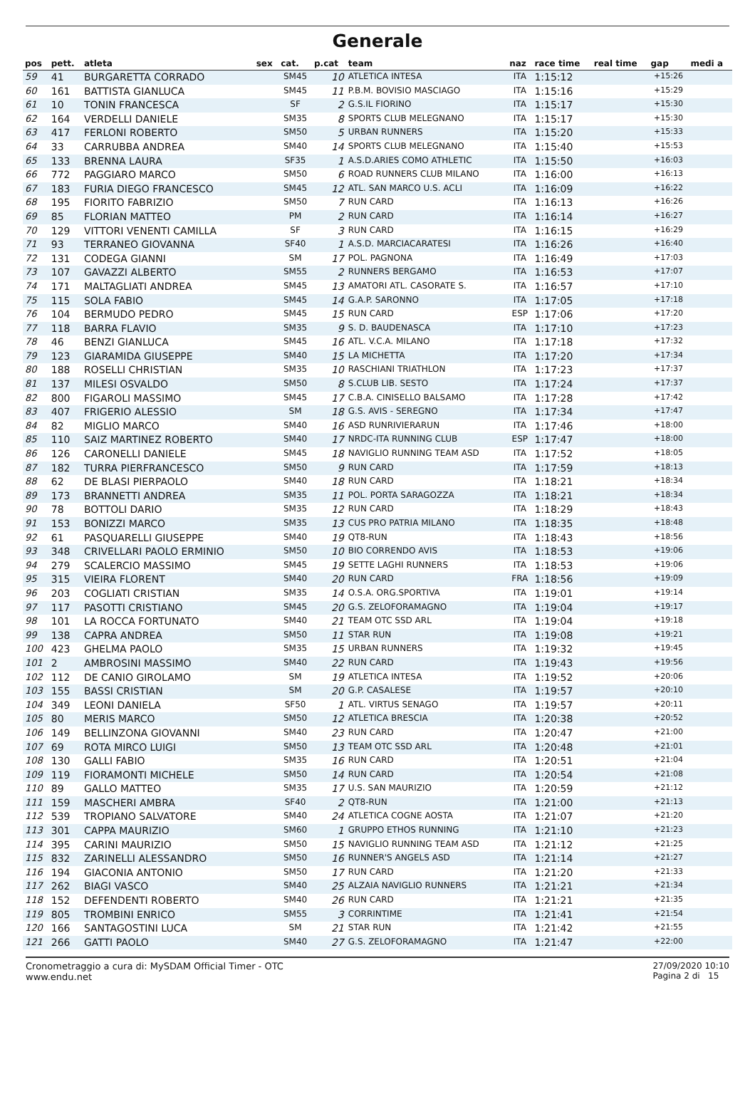Generale
| pos | pett. | atleta | sex | cat. | p.cat | team | naz | race time | real time | gap | medi a |
| --- | --- | --- | --- | --- | --- | --- | --- | --- | --- | --- | --- |
| 59 | 41 | BURGARETTA CORRADO | | SM45 | 10 | ATLETICA INTESA | ITA | 1:15:12 | | +15:26 | |
| 60 | 161 | BATTISTA GIANLUCA | | SM45 | 11 | P.B.M. BOVISIO MASCIAGO | ITA | 1:15:16 | | +15:29 | |
| 61 | 10 | TONIN FRANCESCA | | SF | 2 | G.S.IL FIORINO | ITA | 1:15:17 | | +15:30 | |
| 62 | 164 | VERDELLI DANIELE | | SM35 | 8 | SPORTS CLUB MELEGNANO | ITA | 1:15:17 | | +15:30 | |
| 63 | 417 | FERLONI ROBERTO | | SM50 | 5 | URBAN RUNNERS | ITA | 1:15:20 | | +15:33 | |
| 64 | 33 | CARRUBBA ANDREA | | SM40 | 14 | SPORTS CLUB MELEGNANO | ITA | 1:15:40 | | +15:53 | |
| 65 | 133 | BRENNA LAURA | | SF35 | 1 | A.S.D.ARIES COMO ATHLETIC | ITA | 1:15:50 | | +16:03 | |
| 66 | 772 | PAGGIARO MARCO | | SM50 | 6 | ROAD RUNNERS CLUB MILANO | ITA | 1:16:00 | | +16:13 | |
| 67 | 183 | FURIA DIEGO FRANCESCO | | SM45 | 12 | ATL. SAN MARCO U.S. ACLI | ITA | 1:16:09 | | +16:22 | |
| 68 | 195 | FIORITO FABRIZIO | | SM50 | 7 | RUN CARD | ITA | 1:16:13 | | +16:26 | |
| 69 | 85 | FLORIAN MATTEO | | PM | 2 | RUN CARD | ITA | 1:16:14 | | +16:27 | |
| 70 | 129 | VITTORI VENENTI CAMILLA | | SF | 3 | RUN CARD | ITA | 1:16:15 | | +16:29 | |
| 71 | 93 | TERRANEO GIOVANNA | | SF40 | 1 | A.S.D. MARCIACARATESI | ITA | 1:16:26 | | +16:40 | |
| 72 | 131 | CODEGA GIANNI | | SM | 17 | POL. PAGNONA | ITA | 1:16:49 | | +17:03 | |
| 73 | 107 | GAVAZZI ALBERTO | | SM55 | 2 | RUNNERS BERGAMO | ITA | 1:16:53 | | +17:07 | |
| 74 | 171 | MALTAGLIATI ANDREA | | SM45 | 13 | AMATORI ATL. CASORATE S. | ITA | 1:16:57 | | +17:10 | |
| 75 | 115 | SOLA FABIO | | SM45 | 14 | G.A.P. SARONNO | ITA | 1:17:05 | | +17:18 | |
| 76 | 104 | BERMUDO PEDRO | | SM45 | 15 | RUN CARD | ESP | 1:17:06 | | +17:20 | |
| 77 | 118 | BARRA FLAVIO | | SM35 | 9 | S. D. BAUDENASCA | ITA | 1:17:10 | | +17:23 | |
| 78 | 46 | BENZI GIANLUCA | | SM45 | 16 | ATL. V.C.A. MILANO | ITA | 1:17:18 | | +17:32 | |
| 79 | 123 | GIARAMIDA GIUSEPPE | | SM40 | 15 | LA MICHETTA | ITA | 1:17:20 | | +17:34 | |
| 80 | 188 | ROSELLI CHRISTIAN | | SM35 | 10 | RASCHIANI TRIATHLON | ITA | 1:17:23 | | +17:37 | |
| 81 | 137 | MILESI OSVALDO | | SM50 | 8 | S.CLUB LIB. SESTO | ITA | 1:17:24 | | +17:37 | |
| 82 | 800 | FIGAROLI MASSIMO | | SM45 | 17 | C.B.A. CINISELLO BALSAMO | ITA | 1:17:28 | | +17:42 | |
| 83 | 407 | FRIGERIO ALESSIO | | SM | 18 | G.S. AVIS - SEREGNO | ITA | 1:17:34 | | +17:47 | |
| 84 | 82 | MIGLIO MARCO | | SM40 | 16 | ASD RUNRIVIERARUN | ITA | 1:17:46 | | +18:00 | |
| 85 | 110 | SAIZ MARTINEZ ROBERTO | | SM40 | 17 | NRDC-ITA RUNNING CLUB | ESP | 1:17:47 | | +18:00 | |
| 86 | 126 | CARONELLI DANIELE | | SM45 | 18 | NAVIGLIO RUNNING TEAM ASD | ITA | 1:17:52 | | +18:05 | |
| 87 | 182 | TURRA PIERFRANCESCO | | SM50 | 9 | RUN CARD | ITA | 1:17:59 | | +18:13 | |
| 88 | 62 | DE BLASI PIERPAOLO | | SM40 | 18 | RUN CARD | ITA | 1:18:21 | | +18:34 | |
| 89 | 173 | BRANNETTI ANDREA | | SM35 | 11 | POL. PORTA SARAGOZZA | ITA | 1:18:21 | | +18:34 | |
| 90 | 78 | BOTTOLI DARIO | | SM35 | 12 | RUN CARD | ITA | 1:18:29 | | +18:43 | |
| 91 | 153 | BONIZZI MARCO | | SM35 | 13 | CUS PRO PATRIA MILANO | ITA | 1:18:35 | | +18:48 | |
| 92 | 61 | PASQUARELLI GIUSEPPE | | SM40 | 19 | QT8-RUN | ITA | 1:18:43 | | +18:56 | |
| 93 | 348 | CRIVELLARI PAOLO ERMINIO | | SM50 | 10 | BIO CORRENDO AVIS | ITA | 1:18:53 | | +19:06 | |
| 94 | 279 | SCALERCIO MASSIMO | | SM45 | 19 | SETTE LAGHI RUNNERS | ITA | 1:18:53 | | +19:06 | |
| 95 | 315 | VIEIRA FLORENT | | SM40 | 20 | RUN CARD | FRA | 1:18:56 | | +19:09 | |
| 96 | 203 | COGLIATI CRISTIAN | | SM35 | 14 | O.S.A. ORG.SPORTIVA | ITA | 1:19:01 | | +19:14 | |
| 97 | 117 | PASOTTI CRISTIANO | | SM45 | 20 | G.S. ZELOFORAMAGNO | ITA | 1:19:04 | | +19:17 | |
| 98 | 101 | LA ROCCA FORTUNATO | | SM40 | 21 | TEAM OTC SSD ARL | ITA | 1:19:04 | | +19:18 | |
| 99 | 138 | CAPRA ANDREA | | SM50 | 11 | STAR RUN | ITA | 1:19:08 | | +19:21 | |
| 100 | 423 | GHELMA PAOLO | | SM35 | 15 | URBAN RUNNERS | ITA | 1:19:32 | | +19:45 | |
| 101 | 2 | AMBROSINI MASSIMO | | SM40 | 22 | RUN CARD | ITA | 1:19:43 | | +19:56 | |
| 102 | 112 | DE CANIO GIROLAMO | | SM | 19 | ATLETICA INTESA | ITA | 1:19:52 | | +20:06 | |
| 103 | 155 | BASSI CRISTIAN | | SM | 20 | G.P. CASALESE | ITA | 1:19:57 | | +20:10 | |
| 104 | 349 | LEONI DANIELA | | SF50 | 1 | ATL. VIRTUS SENAGO | ITA | 1:19:57 | | +20:11 | |
| 105 | 80 | MERIS MARCO | | SM50 | 12 | ATLETICA BRESCIA | ITA | 1:20:38 | | +20:52 | |
| 106 | 149 | BELLINZONA GIOVANNI | | SM40 | 23 | RUN CARD | ITA | 1:20:47 | | +21:00 | |
| 107 | 69 | ROTA MIRCO LUIGI | | SM50 | 13 | TEAM OTC SSD ARL | ITA | 1:20:48 | | +21:01 | |
| 108 | 130 | GALLI FABIO | | SM35 | 16 | RUN CARD | ITA | 1:20:51 | | +21:04 | |
| 109 | 119 | FIORAMONTI MICHELE | | SM50 | 14 | RUN CARD | ITA | 1:20:54 | | +21:08 | |
| 110 | 89 | GALLO MATTEO | | SM35 | 17 | U.S. SAN MAURIZIO | ITA | 1:20:59 | | +21:12 | |
| 111 | 159 | MASCHERI AMBRA | | SF40 | 2 | QT8-RUN | ITA | 1:21:00 | | +21:13 | |
| 112 | 539 | TROPIANO SALVATORE | | SM40 | 24 | ATLETICA COGNE AOSTA | ITA | 1:21:07 | | +21:20 | |
| 113 | 301 | CAPPA MAURIZIO | | SM60 | 1 | GRUPPO ETHOS RUNNING | ITA | 1:21:10 | | +21:23 | |
| 114 | 395 | CARINI MAURIZIO | | SM50 | 15 | NAVIGLIO RUNNING TEAM ASD | ITA | 1:21:12 | | +21:25 | |
| 115 | 832 | ZARINELLI ALESSANDRO | | SM50 | 16 | RUNNER'S ANGELS ASD | ITA | 1:21:14 | | +21:27 | |
| 116 | 194 | GIACONIA ANTONIO | | SM50 | 17 | RUN CARD | ITA | 1:21:20 | | +21:33 | |
| 117 | 262 | BIAGI VASCO | | SM40 | 25 | ALZAIA NAVIGLIO RUNNERS | ITA | 1:21:21 | | +21:34 | |
| 118 | 152 | DEFENDENTI ROBERTO | | SM40 | 26 | RUN CARD | ITA | 1:21:21 | | +21:35 | |
| 119 | 805 | TROMBINI ENRICO | | SM55 | 3 | CORRINTIME | ITA | 1:21:41 | | +21:54 | |
| 120 | 166 | SANTAGOSTINI LUCA | | SM | 21 | STAR RUN | ITA | 1:21:42 | | +21:55 | |
| 121 | 266 | GATTI PAOLO | | SM40 | 27 | G.S. ZELOFORAMAGNO | ITA | 1:21:47 | | +22:00 | |
Cronometraggio a cura di: MySDAM Official Timer - OTC
www.endu.net
27/09/2020 10:10
Pagina 2 di 15